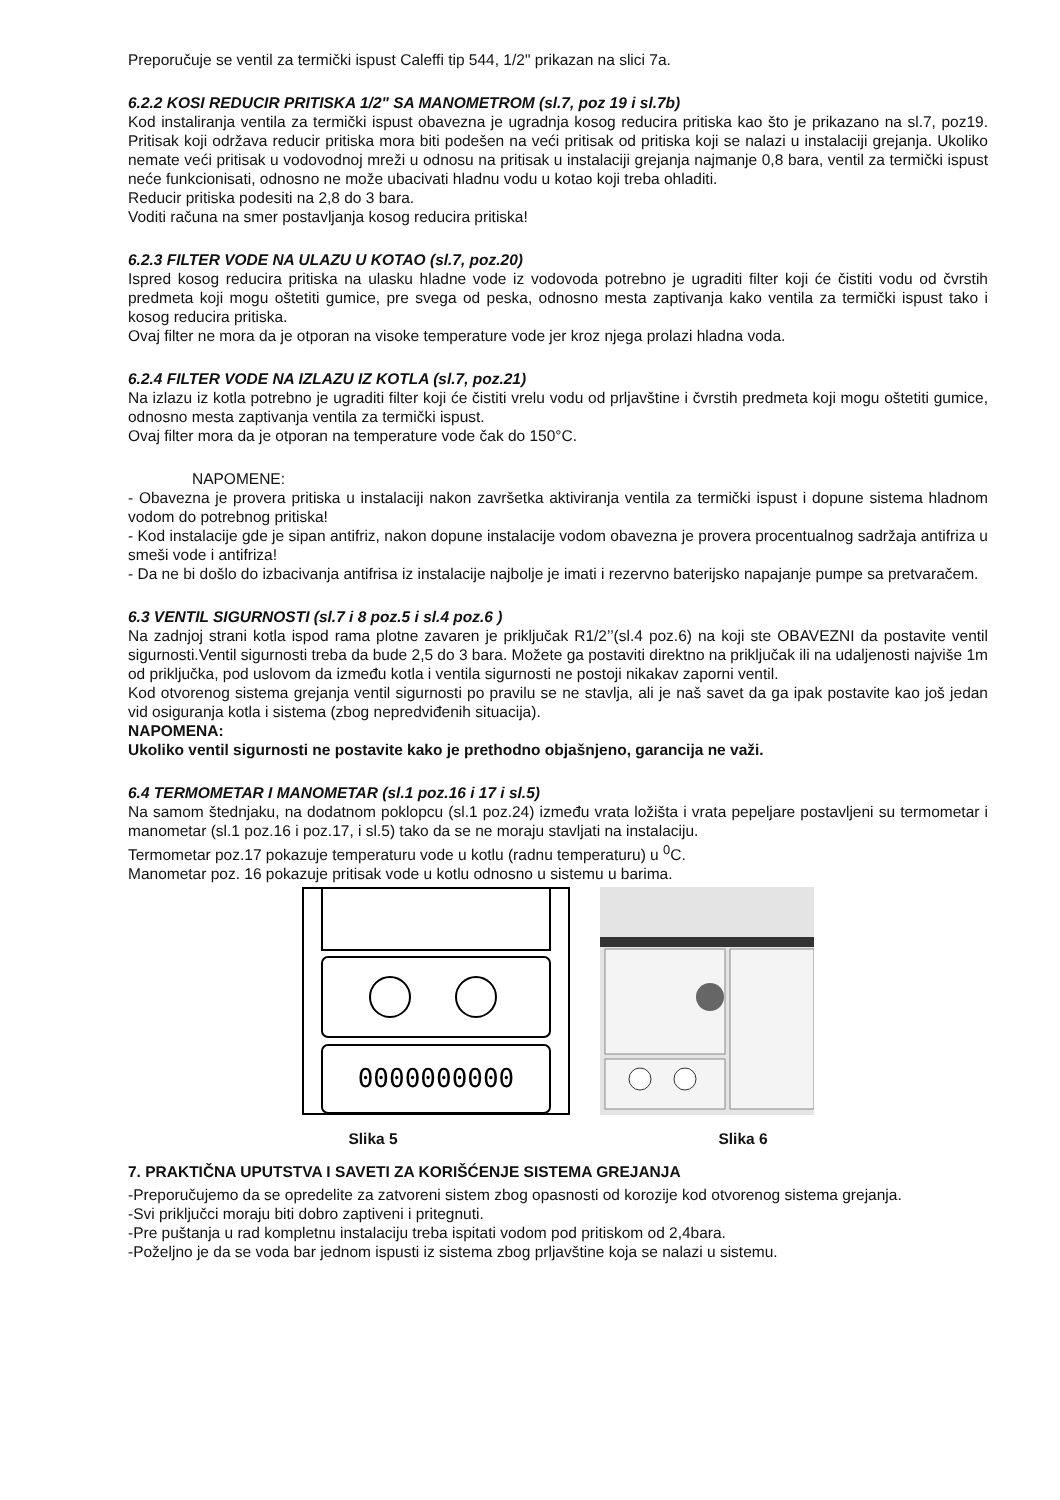Preporučuje se ventil za termički ispust Caleffi tip 544, 1/2" prikazan na slici 7a.
6.2.2 KOSI REDUCIR PRITISKA 1/2" SA MANOMETROM (sl.7, poz 19 i sl.7b)
Kod instaliranja ventila za termički ispust obavezna je ugradnja kosog reducira pritiska kao što je prikazano na sl.7, poz19. Pritisak koji održava reducir pritiska mora biti podešen na veći pritisak od pritiska koji se nalazi u instalaciji grejanja. Ukoliko nemate veći pritisak u vodovodnoj mreži u odnosu na pritisak u instalaciji grejanja najmanje 0,8 bara, ventil za termički ispust neće funkcionisati, odnosno ne može ubacivati hladnu vodu u kotao koji treba ohladiti.
Reducir pritiska podesiti na 2,8 do 3 bara.
Voditi računa na smer postavljanja kosog reducira pritiska!
6.2.3 FILTER VODE NA ULAZU U KOTAO (sl.7, poz.20)
Ispred kosog reducira pritiska na ulasku hladne vode iz vodovoda potrebno je ugraditi filter koji će čistiti vodu od čvrstih predmeta koji mogu oštetiti gumice, pre svega od peska, odnosno mesta zaptivanja kako ventila za termički ispust tako i kosog reducira pritiska.
Ovaj filter ne mora da je otporan na visoke temperature vode jer kroz njega prolazi hladna voda.
6.2.4 FILTER VODE NA IZLAZU IZ KOTLA (sl.7, poz.21)
Na izlazu iz kotla potrebno je ugraditi filter koji će čistiti vrelu vodu od prljavštine i čvrstih predmeta koji mogu oštetiti gumice, odnosno mesta zaptivanja ventila za termički ispust.
Ovaj filter mora da je otporan na temperature vode čak do 150°C.
NAPOMENE:
- Obavezna je provera pritiska u instalaciji nakon završetka aktiviranja ventila za termički ispust i dopune sistema hladnom vodom do potrebnog pritiska!
- Kod instalacije gde je sipan antifriz, nakon dopune instalacije vodom obavezna je provera procentualnog sadržaja antifriza u smeši vode i antifriza!
- Da ne bi došlo do izbacivanja antifrisa iz instalacije najbolje je imati i rezervno baterijsko napajanje pumpe sa pretvaračem.
6.3 VENTIL SIGURNOSTI (sl.7 i 8 poz.5 i sl.4 poz.6 )
Na zadnjoj strani kotla ispod rama plotne zavaren je priključak R1/2’’(sl.4 poz.6) na koji ste OBAVEZNI da postavite ventil sigurnosti.Ventil sigurnosti treba da bude 2,5 do 3 bara. Možete ga postaviti direktno na priključak ili na udaljenosti najviše 1m od priključka, pod uslovom da između kotla i ventila sigurnosti ne postoji nikakav zaporni ventil.
Kod otvorenog sistema grejanja ventil sigurnosti po pravilu se ne stavlja, ali je naš savet da ga ipak postavite kao još jedan vid osiguranja kotla i sistema (zbog nepredviđenih situacija).
NAPOMENA:
Ukoliko ventil sigurnosti ne postavite kako je prethodno objašnjeno, garancija ne važi.
6.4 TERMOMETAR I MANOMETAR (sl.1 poz.16 i 17 i sl.5)
Na samom štednjaku, na dodatnom poklopcu (sl.1 poz.24) između vrata ložišta i vrata pepeljare postavljeni su termometar i manometar (sl.1 poz.16 i poz.17, i sl.5) tako da se ne moraju stavljati na instalaciju.
Termometar poz.17 pokazuje temperaturu vode u kotlu (radnu temperaturu) u <sup>0</sup>C.
Manometar poz. 16 pokazuje pritisak vode u kotlu odnosno u sistemu u barima.
0000000000
Slika 5 Slika 6
7. PRAKTIČNA UPUTSTVA I SAVETI ZA KORIŠĆENJE SISTEMA GREJANJA
-Preporučujemo da se opredelite za zatvoreni sistem zbog opasnosti od korozije kod otvorenog sistema grejanja.
-Svi priključci moraju biti dobro zaptiveni i pritegnuti.
-Pre puštanja u rad kompletnu instalaciju treba ispitati vodom pod pritiskom od 2,4bara.
-Poželjno je da se voda bar jednom ispusti iz sistema zbog prljavštine koja se nalazi u sistemu.